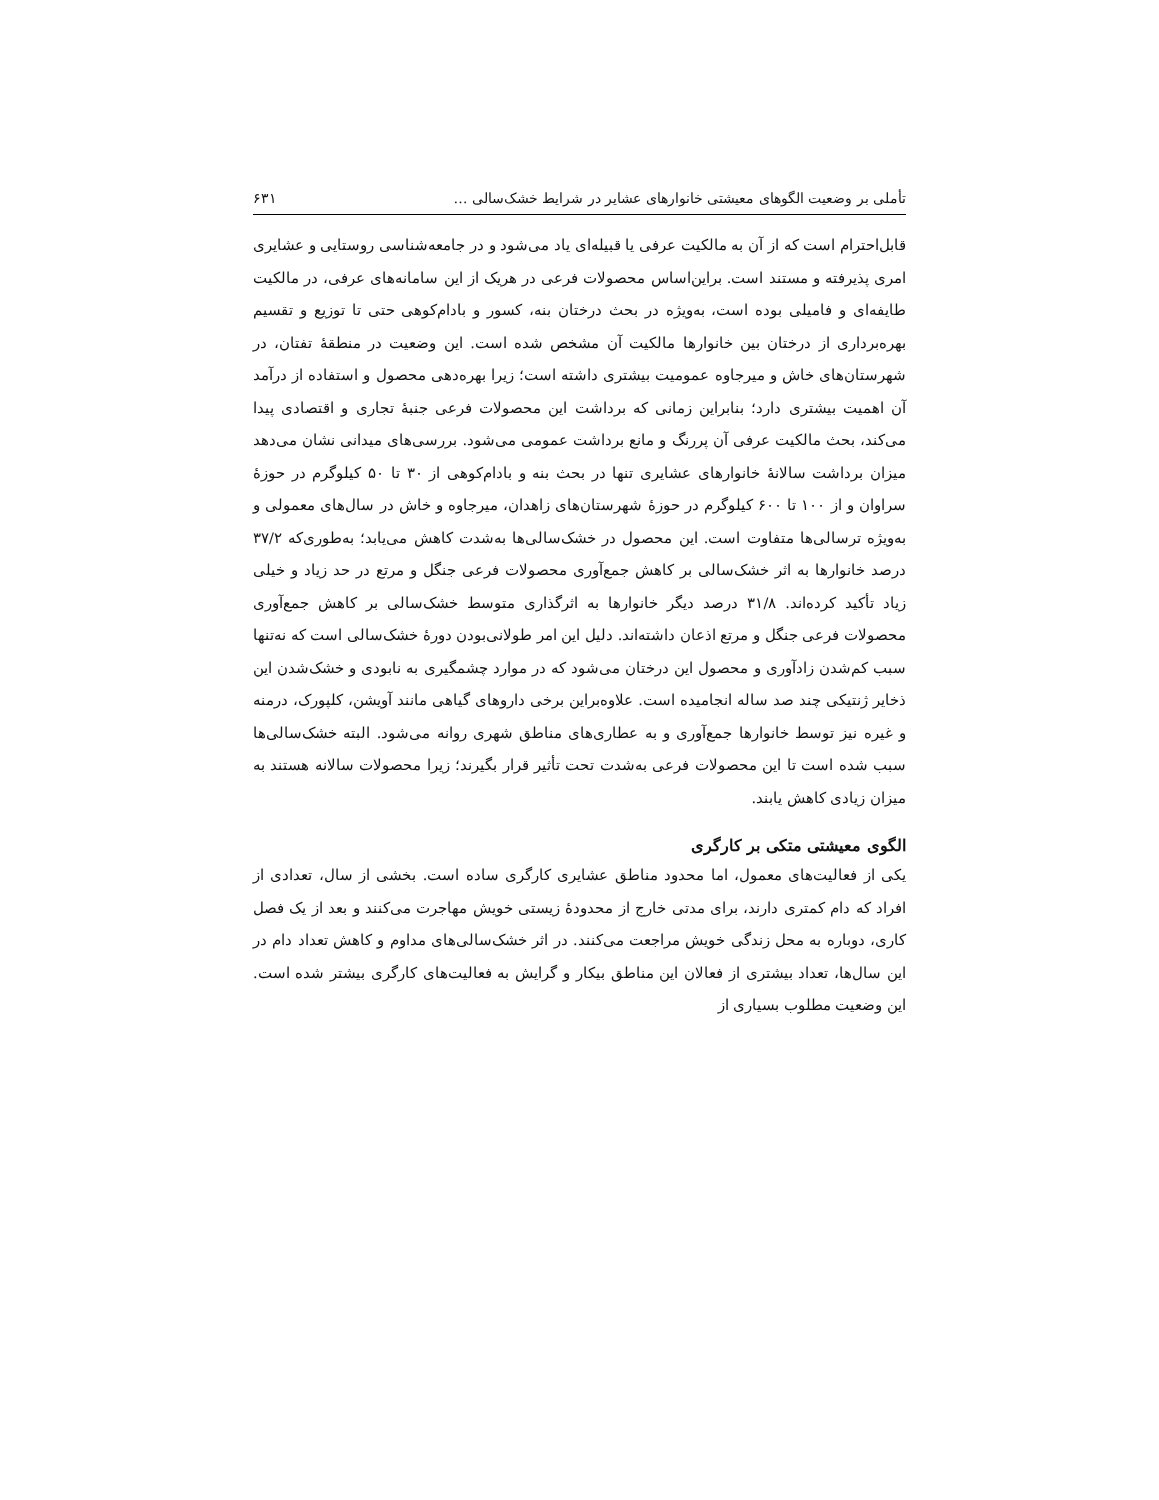تأملی بر وضعیت الگوهای معیشتی خانوارهای عشایر در شرایط خشک‌سالی … ۶۳۱
قابل‌احترام است که از آن به مالکیت عرفی یا قبیله‌ای یاد می‌شود و در جامعه‌شناسی روستایی و عشایری امری پذیرفته و مستند است. براین‌اساس محصولات فرعی در هریک از این سامانه‌های عرفی، در مالکیت طایفه‌ای و فامیلی بوده است، به‌ویژه در بحث درختان بنه، کسور و بادام‌کوهی حتی تا توزیع و تقسیم بهره‌برداری از درختان بین خانوارها مالکیت آن مشخص شده است. این وضعیت در منطقهٔ تفتان، در شهرستان‌های خاش و میرجاوه عمومیت بیشتری داشته است؛ زیرا بهره‌دهی محصول و استفاده از درآمد آن اهمیت بیشتری دارد؛ بنابراین زمانی که برداشت این محصولات فرعی جنبهٔ تجاری و اقتصادی پیدا می‌کند، بحث مالکیت عرفی آن پررنگ و مانع برداشت عمومی می‌شود. بررسی‌های میدانی نشان می‌دهد میزان برداشت سالانهٔ خانوارهای عشایری تنها در بحث بنه و بادام‌کوهی از ۳۰ تا ۵۰ کیلوگرم در حوزهٔ سراوان و از ۱۰۰ تا ۶۰۰ کیلوگرم در حوزهٔ شهرستان‌های زاهدان، میرجاوه و خاش در سال‌های معمولی و به‌ویژه ترسالی‌ها متفاوت است. این محصول در خشک‌سالی‌ها به‌شدت کاهش می‌یابد؛ به‌طوری‌که ۳۷/۲ درصد خانوارها به اثر خشک‌سالی بر کاهش جمع‌آوری محصولات فرعی جنگل و مرتع در حد زیاد و خیلی زیاد تأکید کرده‌اند. ۳۱/۸ درصد دیگر خانوارها به اثرگذاری متوسط خشک‌سالی بر کاهش جمع‌آوری محصولات فرعی جنگل و مرتع اذعان داشته‌اند. دلیل این امر طولانی‌بودن دورهٔ خشک‌سالی است که نه‌تنها سبب کم‌شدن زادآوری و محصول این درختان می‌شود که در موارد چشمگیری به نابودی و خشک‌شدن این ذخایر ژنتیکی چند صد ساله انجامیده است. علاوه‌براین برخی داروهای گیاهی مانند آویشن، کلپورک، درمنه و غیره نیز توسط خانوارها جمع‌آوری و به عطاری‌های مناطق شهری روانه می‌شود. البته خشک‌سالی‌ها سبب شده است تا این محصولات فرعی به‌شدت تحت تأثیر قرار بگیرند؛ زیرا محصولات سالانه هستند به میزان زیادی کاهش یابند.
الگوی معیشتی متکی بر کارگری
یکی از فعالیت‌های معمول، اما محدود مناطق عشایری کارگری ساده است. بخشی از سال، تعدادی از افراد که دام کمتری دارند، برای مدتی خارج از محدودهٔ زیستی خویش مهاجرت می‌کنند و بعد از یک فصل کاری، دوباره به محل زندگی خویش مراجعت می‌کنند. در اثر خشک‌سالی‌های مداوم و کاهش تعداد دام در این سال‌ها، تعداد بیشتری از فعالان این مناطق بیکار و گرایش به فعالیت‌های کارگری بیشتر شده است. این وضعیت مطلوب بسیاری از